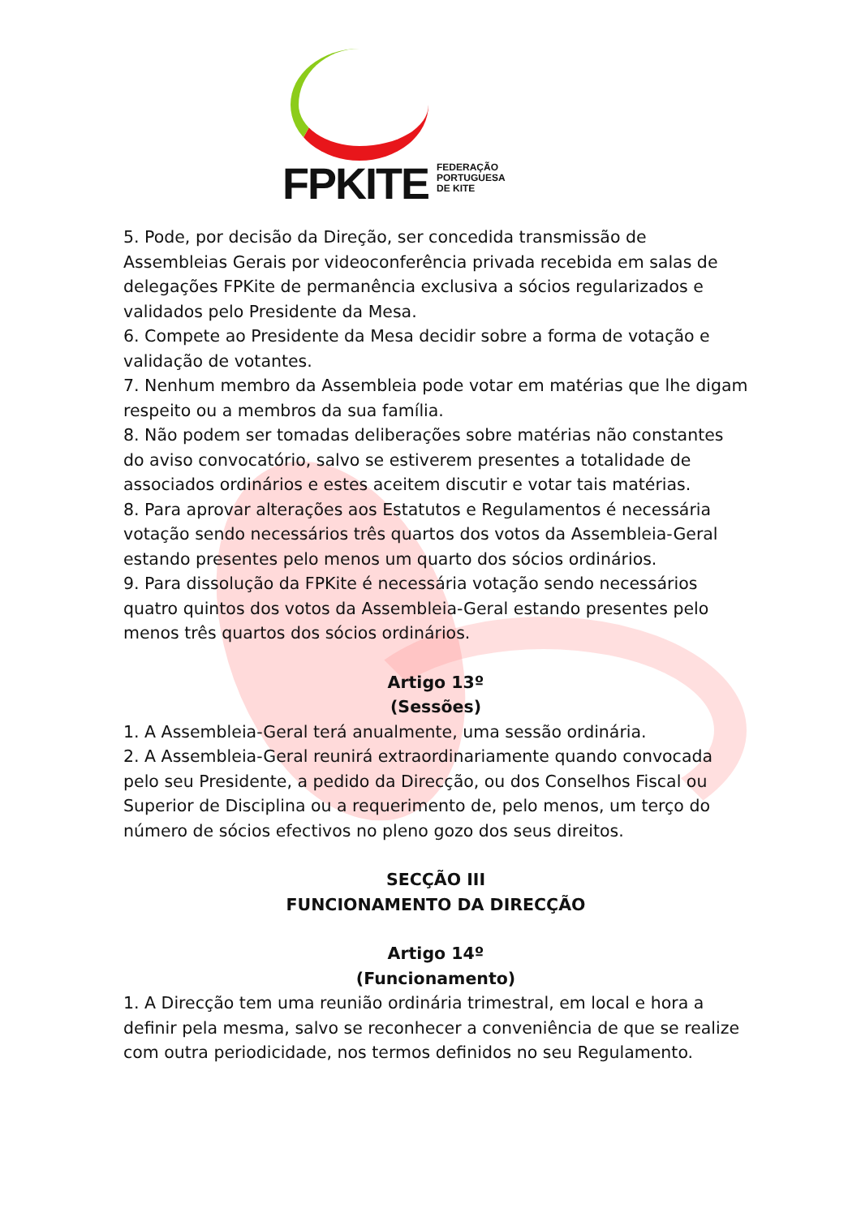FPKITE
FEDERAÇÃO
PORTUGUESA
DE KITE
5. Pode, por decisão da Direção, ser concedida transmissão de Assembleias Gerais por videoconferência privada recebida em salas de delegações FPKite de permanência exclusiva a sócios regularizados e validados pelo Presidente da Mesa.
6. Compete ao Presidente da Mesa decidir sobre a forma de votação e validação de votantes.
7. Nenhum membro da Assembleia pode votar em matérias que lhe digam respeito ou a membros da sua família.
8. Não podem ser tomadas deliberações sobre matérias não constantes do aviso convocatório, salvo se estiverem presentes a totalidade de associados ordinários e estes aceitem discutir e votar tais matérias.
8. Para aprovar alterações aos Estatutos e Regulamentos é necessária votação sendo necessários três quartos dos votos da Assembleia-Geral estando presentes pelo menos um quarto dos sócios ordinários.
9. Para dissolução da FPKite é necessária votação sendo necessários quatro quintos dos votos da Assembleia-Geral estando presentes pelo menos três quartos dos sócios ordinários.
Artigo 13º
(Sessões)
1. A Assembleia-Geral terá anualmente, uma sessão ordinária.
2. A Assembleia-Geral reunirá extraordinariamente quando convocada pelo seu Presidente, a pedido da Direcção, ou dos Conselhos Fiscal ou Superior de Disciplina ou a requerimento de, pelo menos, um terço do número de sócios efectivos no pleno gozo dos seus direitos.
SECÇÃO III
FUNCIONAMENTO DA DIRECÇÃO
Artigo 14º
(Funcionamento)
1. A Direcção tem uma reunião ordinária trimestral, em local e hora a definir pela mesma, salvo se reconhecer a conveniência de que se realize com outra periodicidade, nos termos definidos no seu Regulamento.